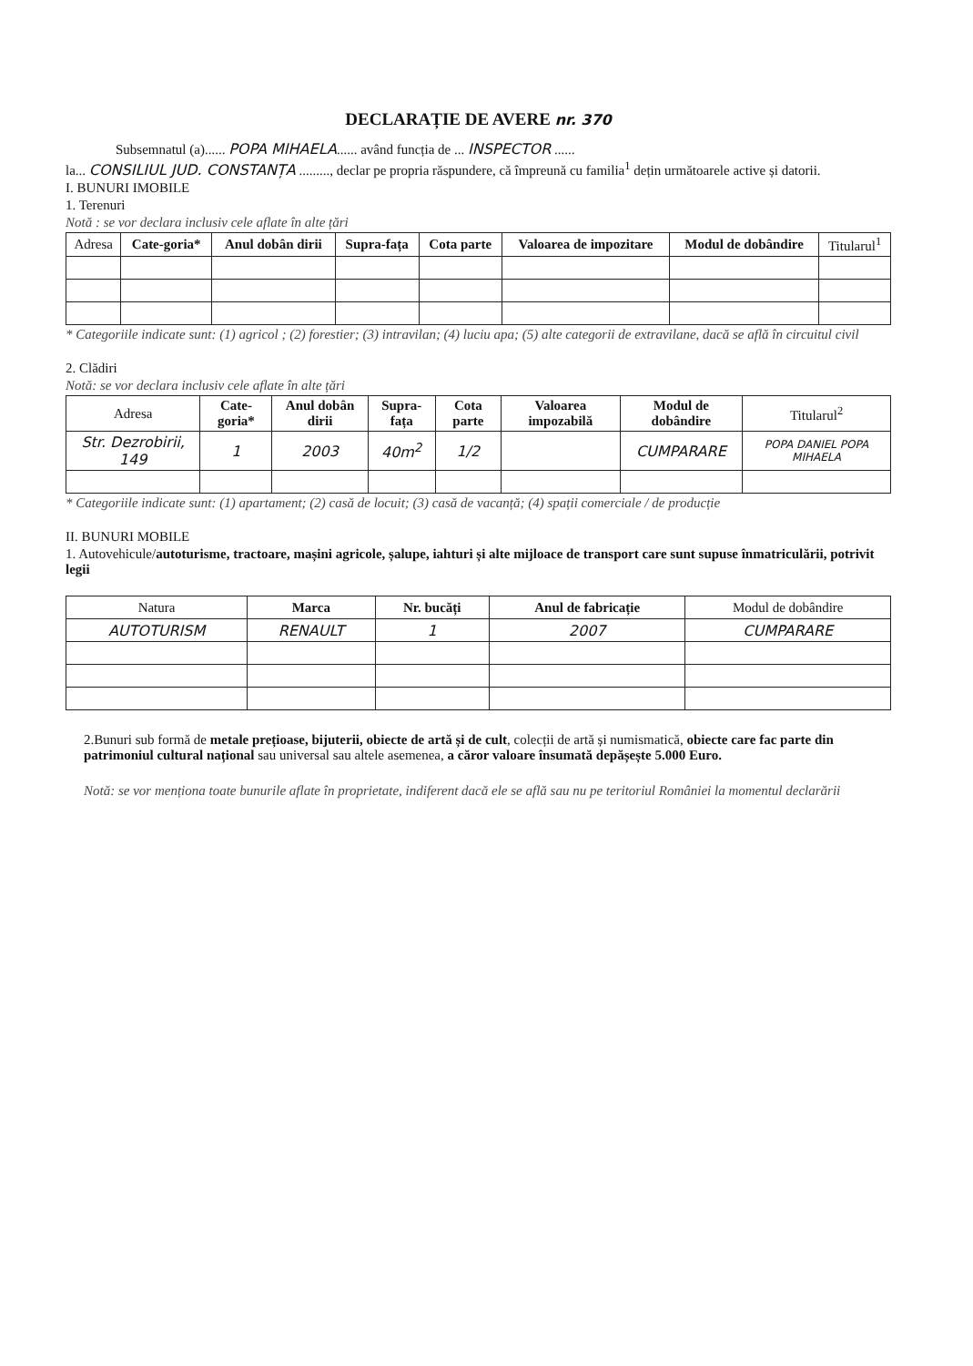DECLARAȚIE DE AVERE nr. 370
Subsemnatul (a)...... POPA MIHAELA...... având funcția de ... INSPECTOR ......
la... CONSILIUL JUD. CONSTANȚA ........., declar pe propria răspundere, că împreună cu familia<sup>1</sup> dețin următoarele active și datorii.
I. BUNURI IMOBILE
1. Terenuri
Notă : se vor declara inclusiv cele aflate în alte țări
| Adresa | Cate-goria* | Anul dobân dirii | Supra-fața | Cota parte | Valoarea de impozitare | Modul de dobândire | Titularul<sup>1</sup> |
| --- | --- | --- | --- | --- | --- | --- | --- |
* Categoriile indicate sunt: (1) agricol ; (2) forestier; (3) intravilan; (4) luciu apa; (5) alte categorii de extravilane, dacă se află în circuitul civil
2. Clădiri
Notă: se vor declara inclusiv cele aflate în alte țări
| Adresa | Cate-goria* | Anul dobân dirii | Supra-fața | Cota parte | Valoarea impozabilă | Modul de dobândire | Titularul<sup>2</sup> |
| --- | --- | --- | --- | --- | --- | --- | --- |
| Str. Dezrobirii, 149 | 1 | 2003 | 40m<sup>2</sup> | 1/2 | | CUMPARARE | POPA DANIEL POPA MIHAELA |
* Categoriile indicate sunt: (1) apartament; (2) casă de locuit; (3) casă de vacanță; (4) spații comerciale / de producție
II. BUNURI MOBILE
1. Autovehicule/autoturisme, tractoare, mașini agricole, șalupe, iahturi și alte mijloace de transport care sunt supuse înmatriculării, potrivit legii
| Natura | Marca | Nr. bucăți | Anul de fabricație | Modul de dobândire |
| --- | --- | --- | --- | --- |
| AUTOTURISM | RENAULT | 1 | 2007 | CUMPARARE |
2.Bunuri sub formă de metale prețioase, bijuterii, obiecte de artă și de cult, colecții de artă și numismatică, obiecte care fac parte din patrimoniul cultural național sau universal sau altele asemenea, a căror valoare însumată depășește 5.000 Euro.
Notă: se vor menționa toate bunurile aflate în proprietate, indiferent dacă ele se află sau nu pe teritoriul României la momentul declarării